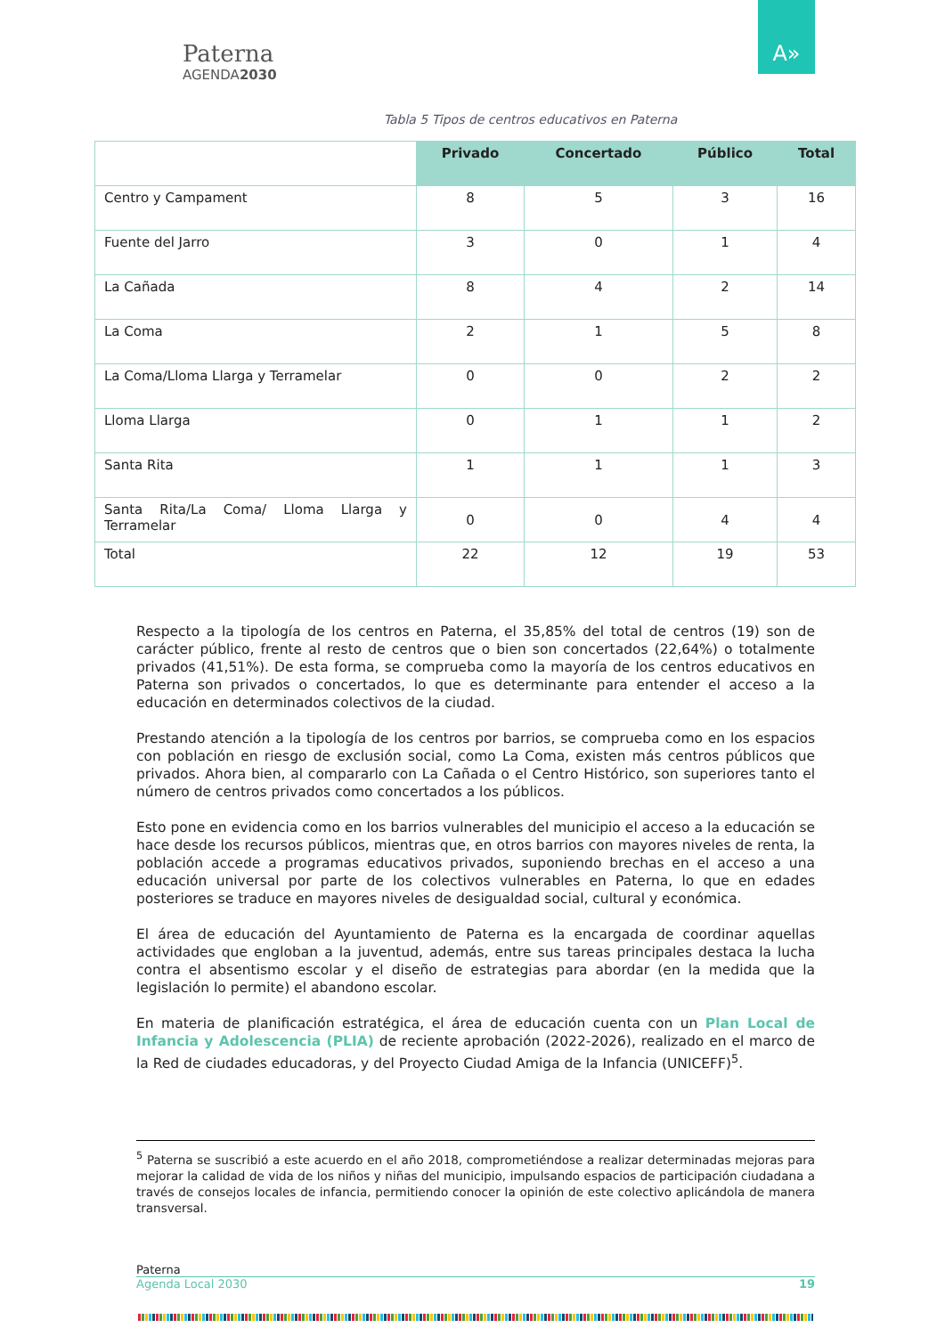Paterna
AGENDA2030
A»
Tabla 5 Tipos de centros educativos en Paterna
| | Privado | Concertado | Público | Total |
| --- | --- | --- | --- | --- |
| Centro y Campament | 8 | 5 | 3 | 16 |
| Fuente del Jarro | 3 | 0 | 1 | 4 |
| La Cañada | 8 | 4 | 2 | 14 |
| La Coma | 2 | 1 | 5 | 8 |
| La Coma/Lloma Llarga y Terramelar | 0 | 0 | 2 | 2 |
| Lloma Llarga | 0 | 1 | 1 | 2 |
| Santa Rita | 1 | 1 | 1 | 3 |
| Santa Rita/La Coma/ Lloma Llarga y Terramelar | 0 | 0 | 4 | 4 |
| Total | 22 | 12 | 19 | 53 |
Respecto a la tipología de los centros en Paterna, el 35,85% del total de centros (19) son de carácter público, frente al resto de centros que o bien son concertados (22,64%) o totalmente privados (41,51%). De esta forma, se comprueba como la mayoría de los centros educativos en Paterna son privados o concertados, lo que es determinante para entender el acceso a la educación en determinados colectivos de la ciudad.
Prestando atención a la tipología de los centros por barrios, se comprueba como en los espacios con población en riesgo de exclusión social, como La Coma, existen más centros públicos que privados. Ahora bien, al compararlo con La Cañada o el Centro Histórico, son superiores tanto el número de centros privados como concertados a los públicos.
Esto pone en evidencia como en los barrios vulnerables del municipio el acceso a la educación se hace desde los recursos públicos, mientras que, en otros barrios con mayores niveles de renta, la población accede a programas educativos privados, suponiendo brechas en el acceso a una educación universal por parte de los colectivos vulnerables en Paterna, lo que en edades posteriores se traduce en mayores niveles de desigualdad social, cultural y económica.
El área de educación del Ayuntamiento de Paterna es la encargada de coordinar aquellas actividades que engloban a la juventud, además, entre sus tareas principales destaca la lucha contra el absentismo escolar y el diseño de estrategias para abordar (en la medida que la legislación lo permite) el abandono escolar.
En materia de planificación estratégica, el área de educación cuenta con un Plan Local de Infancia y Adolescencia (PLIA) de reciente aprobación (2022-2026), realizado en el marco de la Red de ciudades educadoras, y del Proyecto Ciudad Amiga de la Infancia (UNICEFF)<sup>5</sup>.
<sup>5</sup> Paterna se suscribió a este acuerdo en el año 2018, comprometiéndose a realizar determinadas mejoras para mejorar la calidad de vida de los niños y niñas del municipio, impulsando espacios de participación ciudadana a través de consejos locales de infancia, permitiendo conocer la opinión de este colectivo aplicándola de manera transversal.
Paterna
Agenda Local 2030 19